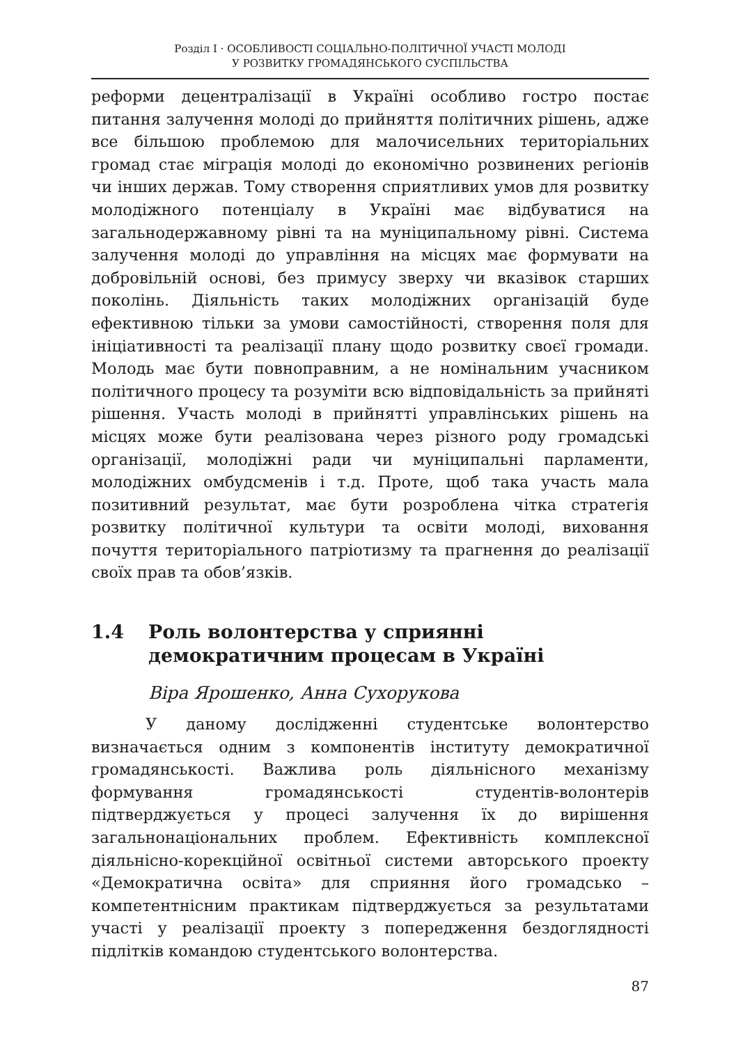Розділ I · ОСОБЛИВОСТІ СОЦІАЛЬНО-ПОЛІТИЧНОЇ УЧАСТІ МОЛОДІ
У РОЗВИТКУ ГРОМАДЯНСЬКОГО СУСПІЛЬСТВА
реформи децентралізації в Україні особливо гостро постає питання залучення молоді до прийняття політичних рішень, адже все більшою проблемою для малочисельних територіальних громад стає міграція молоді до економічно розвинених регіонів чи інших держав. Тому створення сприятливих умов для розвитку молодіжного потенціалу в Україні має відбуватися на загальнодержавному рівні та на муніципальному рівні. Система залучення молоді до управління на місцях має формувати на добровільній основі, без примусу зверху чи вказівок старших поколінь. Діяльність таких молодіжних організацій буде ефективною тільки за умови самостійності, створення поля для ініціативності та реалізації плану щодо розвитку своєї громади. Молодь має бути повноправним, а не номінальним учасником політичного процесу та розуміти всю відповідальність за прийняті рішення. Участь молоді в прийнятті управлінських рішень на місцях може бути реалізована через різного роду громадські організації, молодіжні ради чи муніципальні парламенти, молодіжних омбудсменів і т.д. Проте, щоб така участь мала позитивний результат, має бути розроблена чітка стратегія розвитку політичної культури та освіти молоді, виховання почуття територіального патріотизму та прагнення до реалізації своїх прав та обов’язків.
1.4 Роль волонтерства у сприянні демократичним процесам в Україні
Віра Ярошенко, Анна Сухорукова
У даному дослідженні студентське волонтерство визначається одним з компонентів інституту демократичної громадянськості. Важлива роль діяльнісного механізму формування громадянськості студентів-волонтерів підтверджується у процесі залучення їх до вирішення загальнонаціональних проблем. Ефективність комплексної діяльнісно-корекційної освітньої системи авторського проекту «Демократична освіта» для сприяння його громадсько – компетентнісним практикам підтверджується за результатами участі у реалізації проекту з попередження бездоглядності підлітків командою студентського волонтерства.
87